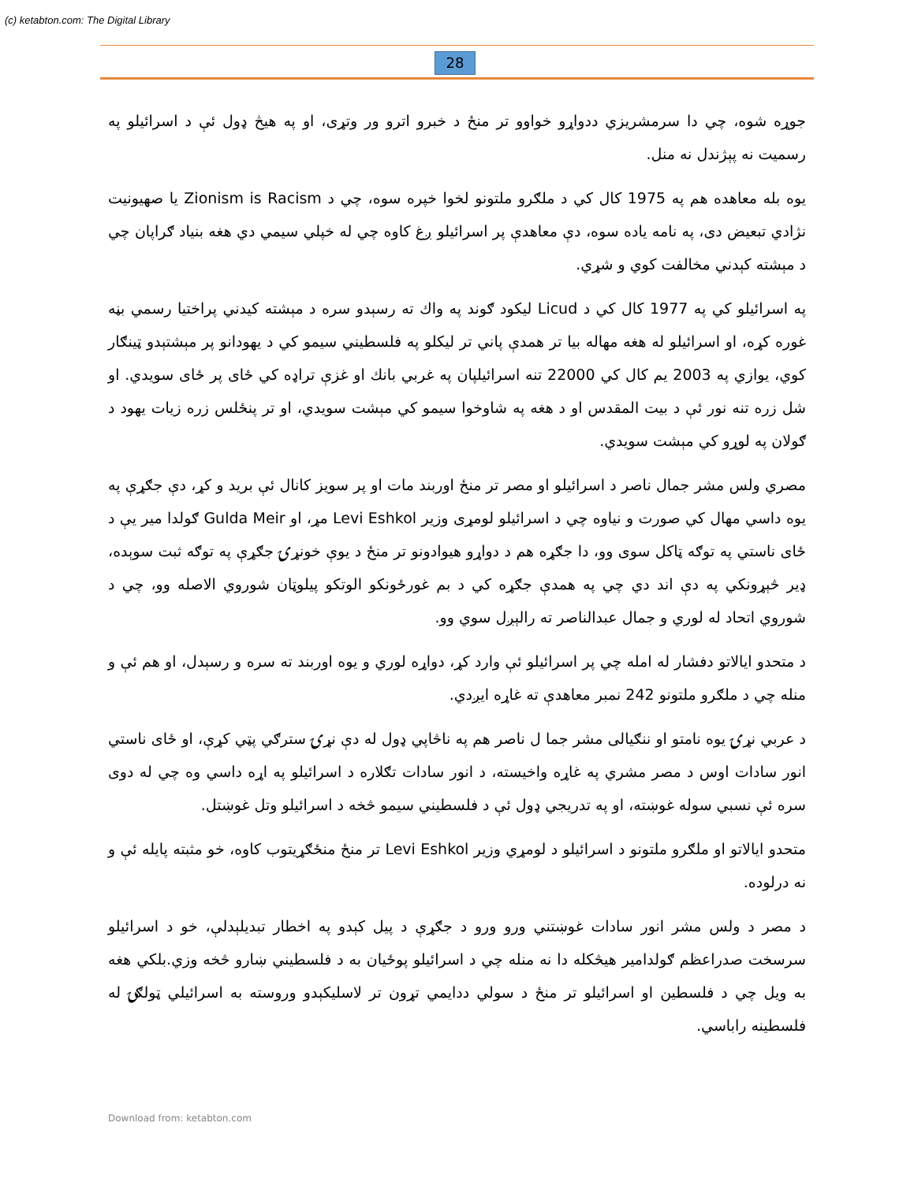(c) ketabton.com: The Digital Library
28
جوړه شوه، چي دا سرمشريزي ددواړو خواوو تر منځ د خبرو اترو ور وتړی، او په هيڅ ډول ئې د اسرائيلو په رسميت نه پېژندل نه منل.
يوه بله معاهده هم په 1975 کال کي د ملګرو ملتونو لخوا خپره سوه، چي د Zionism is Racism يا صهيونيت نژادي تبعيض دی، په نامه ياده سوه، دې معاهدې پر اسرائيلو ږغ کاوه چي له خپلي سيمي دي هغه بنياد ګراپان چي د مېشته کېدني مخالفت کوي و شړي.
په اسرائيلو کي په 1977 کال کي د Licud ليکود ګوند په واك ته رسېدو سره د مېشته کيدني پراختيا رسمي بڼه غوره کړه، او اسرائيلو له هغه مهاله بيا تر همدې پاني تر ليکلو په فلسطيني سيمو کي د يهودانو پر مېشتېدو ټينګار کوي، يوازي په 2003 يم کال کي 22000 تنه اسرائيلپان په غربي بانك او غزې تراډه کي ځای پر ځای سويدي. او شل زره تنه نور ئې د بيت المقدس او د هغه په شاوخوا سيمو کي مېشت سويدي، او تر پنځلس زره زيات يهود د ګولان په لوړو کي مېشت سويدي.
مصري ولس مشر جمال ناصر د اسرائيلو او مصر تر منځ اوربند مات او پر سويز کانال ئې بريد و کړ، دې جګړې په يوه داسي مهال کي صورت و نياوه چي د اسرائيلو لومړی وزير Levi Eshkol مړ، او Gulda Meir ګولدا مير يې د ځای ناستي په توګه ټاکل سوی وو، دا جګړه هم د دواړو هيوادونو تر منځ د يوې خونړۍ جګړې په توګه ثبت سوېده، ډير څېړونکي په دې اند دي چي په همدې جګړه کي د بم غورځونکو الوتکو پيلوټان شوروي الاصله وو، چي د شوروي اتحاد له لوري و جمال عبدالناصر ته رالېږل سوي وو.
د متحدو اياﻻتو دفشار له امله چي پر اسرائيلو ئې وارد کړ، دواړه لوري و يوه اوربند ته سره و رسېدل، او هم ئې و منله چي د ملګرو ملتونو 242 نمبر معاهدې ته غاړه ايږدي.
د عربي نړۍ يوه نامتو او ننګيالی مشر جما ل ناصر هم په ناڅاپي ډول له دې نړۍ سترګي پټي کړې، او ځای ناستي انور سادات اوس د مصر مشري په غاړه واخيسته، د انور سادات تګلاره د اسرائيلو په اړه داسي وه چي له دوی سره ئې نسبي سوله غوښته، او په تدريجي ډول ئې د فلسطيني سيمو څخه د اسرائيلو وتل غوښتل.
متحدو اياﻻتو او ملګرو ملتونو د اسرائيلو د لومړي وزير Levi Eshkol تر منځ منځګړيتوب کاوه، خو مثبته پايله ئې و نه درلوده.
د مصر د ولس مشر انور سادات غوښتني ورو ورو د جګړې د پيل کېدو په اخطار تبديلېدلې، خو د اسرائيلو سرسخت صدراعظم ګولدامير هيڅکله دا نه منله چي د اسرائيلو پوځيان به د فلسطيني ښارو څخه وزي.بلکي هغه به ويل چي د فلسطين او اسرائيلو تر منځ د سولي ددايمي تړون تر ﻻسليکېدو وروسته به اسرائيلي ټولګۍ له فلسطينه راباسي.
Download from: ketabton.com